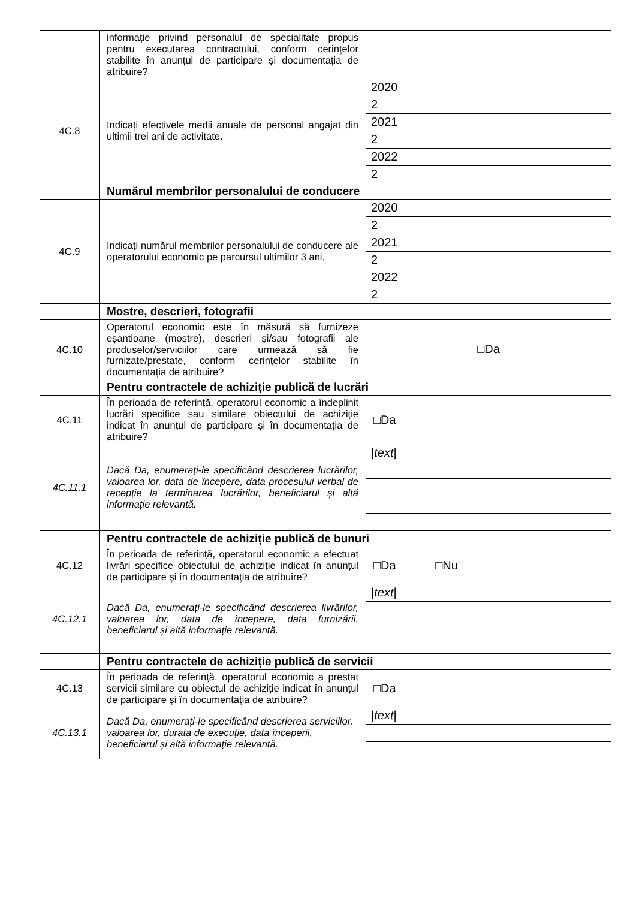| | informație privind personalul de specialitate propus pentru executarea contractului, conform cerințelor stabilite în anunțul de participare și documentația de atribuire? | |
| 4C.8 | Indicați efectivele medii anuale de personal angajat din ultimii trei ani de activitate. | 2020 |
| | | 2 |
| | | 2021 |
| | | 2 |
| | | 2022 |
| | | 2 |
| | Numărul membrilor personalului de conducere | |
| 4C.9 | Indicați numărul membrilor personalului de conducere ale operatorului economic pe parcursul ultimilor 3 ani. | 2020 |
| | | 2 |
| | | 2021 |
| | | 2 |
| | | 2022 |
| | | 2 |
| | Mostre, descrieri, fotografii | |
| 4C.10 | Operatorul economic este în măsură să furnizeze eșantioane (mostre), descrieri și/sau fotografii ale produselor/serviciilor care urmează să fie furnizate/prestate, conform cerințelor stabilite în documentația de atribuire? | □Da |
| | Pentru contractele de achiziție publică de lucrări | |
| 4C.11 | În perioada de referință, operatorul economic a îndeplinit lucrări specifice sau similare obiectului de achiziție indicat în anunțul de participare și în documentația de atribuire? | □Da |
| 4C.11.1 | Dacă Da, enumerați-le specificând descrierea lucrărilor, valoarea lor, data de începere, data procesului verbal de recepție la terminarea lucrărilor, beneficiarul și altă informație relevantă. | / text / |
| | Pentru contractele de achiziție publică de bunuri | |
| 4C.12 | În perioada de referință, operatorul economic a efectuat livrări specifice obiectului de achiziție indicat în anunțul de participare și în documentația de atribuire? | □Da □Nu |
| 4C.12.1 | Dacă Da, enumerați-le specificând descrierea livrărilor, valoarea lor, data de începere, data furnizării, beneficiarul și altă informație relevantă. | / text / |
| | Pentru contractele de achiziție publică de servicii | |
| 4C.13 | În perioada de referință, operatorul economic a prestat servicii similare cu obiectul de achiziție indicat în anunțul de participare și în documentația de atribuire? | □Da |
| 4C.13.1 | Dacă Da, enumerați-le specificând descrierea serviciilor, valoarea lor, durata de execuție, data începerii, beneficiarul și altă informație relevantă. | / text / |